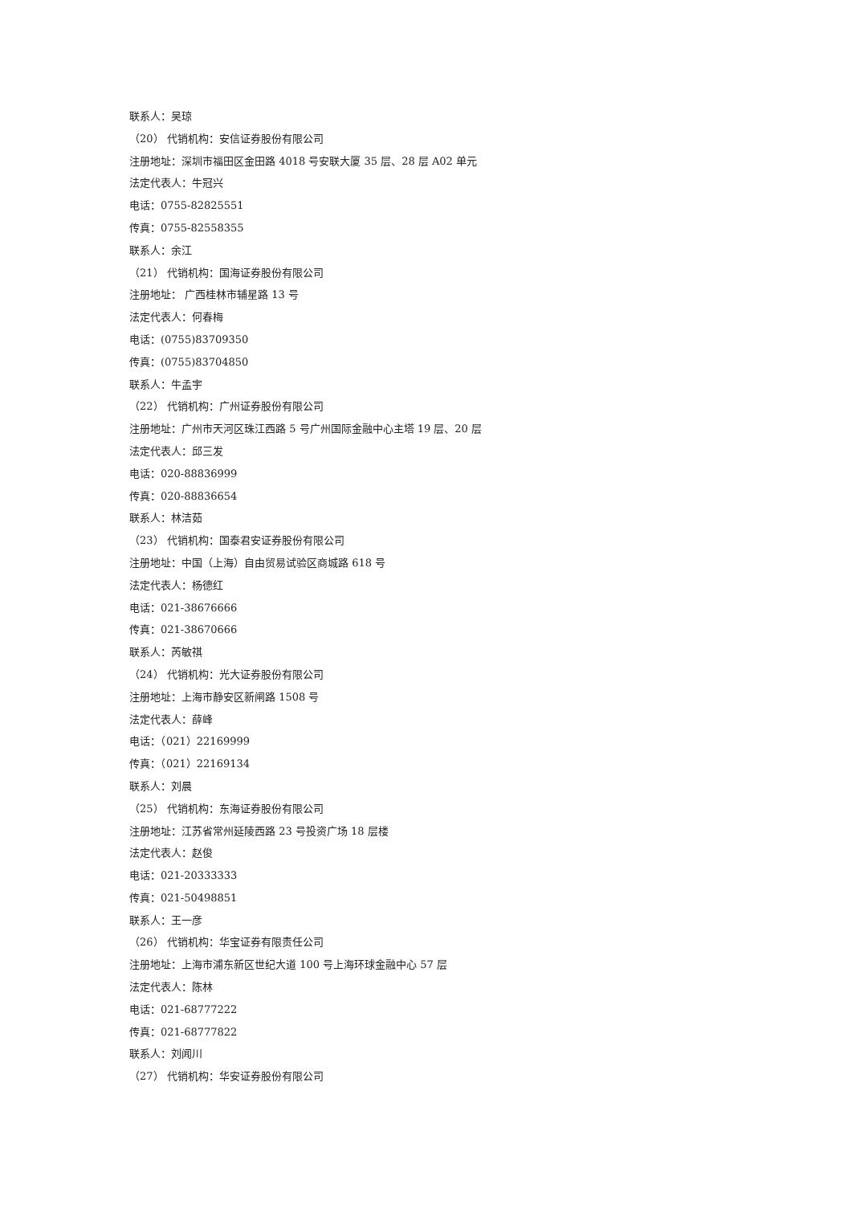联系人：吴琼
（20） 代销机构：安信证券股份有限公司
注册地址：深圳市福田区金田路 4018 号安联大厦 35 层、28 层 A02 单元
法定代表人：牛冠兴
电话：0755-82825551
传真：0755-82558355
联系人：余江
（21） 代销机构：国海证券股份有限公司
注册地址： 广西桂林市辅星路 13 号
法定代表人：何春梅
电话：(0755)83709350
传真：(0755)83704850
联系人：牛孟宇
（22） 代销机构：广州证券股份有限公司
注册地址：广州市天河区珠江西路 5 号广州国际金融中心主塔 19 层、20 层
法定代表人：邱三发
电话：020-88836999
传真：020-88836654
联系人：林洁茹
（23） 代销机构：国泰君安证券股份有限公司
注册地址：中国（上海）自由贸易试验区商城路 618 号
法定代表人：杨德红
电话：021-38676666
传真：021-38670666
联系人：芮敏祺
（24） 代销机构：光大证券股份有限公司
注册地址：上海市静安区新闸路 1508 号
法定代表人：薛峰
电话：（021）22169999
传真：（021）22169134
联系人：刘晨
（25） 代销机构：东海证券股份有限公司
注册地址：江苏省常州延陵西路 23 号投资广场 18 层楼
法定代表人：赵俊
电话：021-20333333
传真：021-50498851
联系人：王一彦
（26） 代销机构：华宝证券有限责任公司
注册地址：上海市浦东新区世纪大道 100 号上海环球金融中心 57 层
法定代表人：陈林
电话：021-68777222
传真：021-68777822
联系人：刘闻川
（27） 代销机构：华安证券股份有限公司